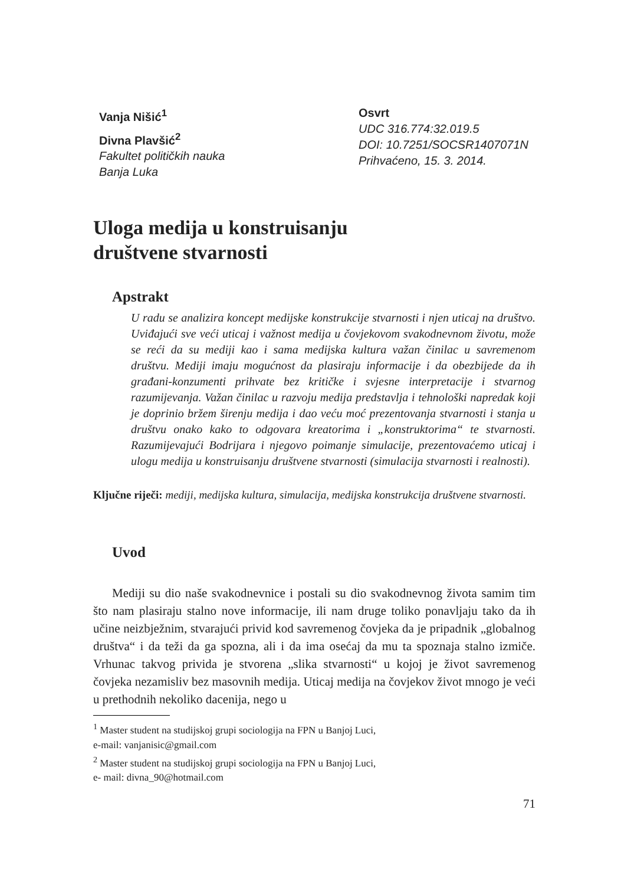Vanja Nišić<sup>1</sup>
Divna Plavšić<sup>2</sup>
Fakultet političkih nauka
Banja Luka
Osvrt
UDC 316.774:32.019.5
DOI: 10.7251/SOCSR1407071N
Prihvaćeno, 15. 3. 2014.
Uloga medija u konstruisanju
društvene stvarnosti
Apstrakt
U radu se analizira koncept medijske konstrukcije stvarnosti i njen uticaj na društvo. Uviđajući sve veći uticaj i važnost medija u čovjekovom svakodnevnom životu, može se reći da su mediji kao i sama medijska kultura važan činilac u savremenom društvu. Mediji imaju mogućnost da plasiraju informacije i da obezbijede da ih građani-konzumenti prihvate bez kritičke i svjesne interpretacije i stvarnog razumijevanja. Važan činilac u razvoju medija predstavlja i tehnološki napredak koji je doprinio bržem širenju medija i dao veću moć prezentovanja stvarnosti i stanja u društvu onako kako to odgovara kreatorima i „konstruktorima“ te stvarnosti. Razumijevajući Bodrijara i njegovo poimanje simulacije, prezentovaćemo uticaj i ulogu medija u konstruisanju društvene stvarnosti (simulacija stvarnosti i realnosti).
Ključne riječi: mediji, medijska kultura, simulacija, medijska konstrukcija društvene stvarnosti.
Uvod
Mediji su dio naše svakodnevnice i postali su dio svakodnevnog života samim tim što nam plasiraju stalno nove informacije, ili nam druge toliko ponavljaju tako da ih učine neizbježnim, stvarajući privid kod savremenog čovjeka da je pripadnik „globalnog društva“ i da teži da ga spozna, ali i da ima osećaj da mu ta spoznaja stalno izmiče. Vrhunac takvog privida je stvorena „slika stvarnosti“ u kojoj je život savremenog čovjeka nezamisliv bez masovnih medija. Uticaj medija na čovjekov život mnogo je veći u prethodnih nekoliko dacenija, nego u
<sup>1</sup> Master student na studijskoj grupi sociologija na FPN u Banjoj Luci,
e-mail: vanjanisic@gmail.com
<sup>2</sup> Master student na studijskoj grupi sociologija na FPN u Banjoj Luci,
e- mail: divna_90@hotmail.com
71